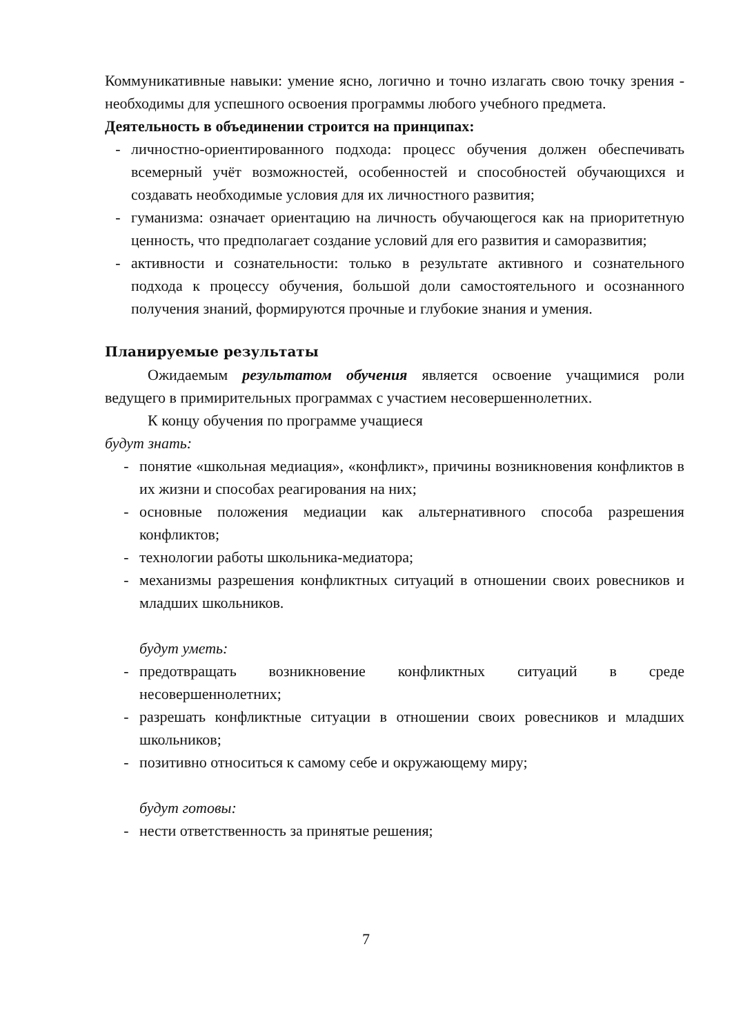Коммуникативные навыки: умение ясно, логично и точно излагать свою точку зрения - необходимы для успешного освоения программы любого учебного предмета.
Деятельность в объединении строится на принципах:
- личностно-ориентированного подхода: процесс обучения должен обеспечивать всемерный учёт возможностей, особенностей и способностей обучающихся и создавать необходимые условия для их личностного развития;
- гуманизма: означает ориентацию на личность обучающегося как на приоритетную ценность, что предполагает создание условий для его развития и саморазвития;
- активности и сознательности: только в результате активного и сознательного подхода к процессу обучения, большой доли самостоятельного и осознанного получения знаний, формируются прочные и глубокие знания и умения.
Планируемые результаты
Ожидаемым результатом обучения является освоение учащимися роли ведущего в примирительных программах с участием несовершеннолетних.
К концу обучения по программе учащиеся
будут знать:
- понятие «школьная медиация», «конфликт», причины возникновения конфликтов в их жизни и способах реагирования на них;
- основные положения медиации как альтернативного способа разрешения конфликтов;
- технологии работы школьника-медиатора;
- механизмы разрешения конфликтных ситуаций в отношении своих ровесников и младших школьников.
будут уметь:
- предотвращать возникновение конфликтных ситуаций в среде несовершеннолетних;
- разрешать конфликтные ситуации в отношении своих ровесников и младших школьников;
- позитивно относиться к самому себе и окружающему миру;
будут готовы:
- нести ответственность за принятые решения;
7